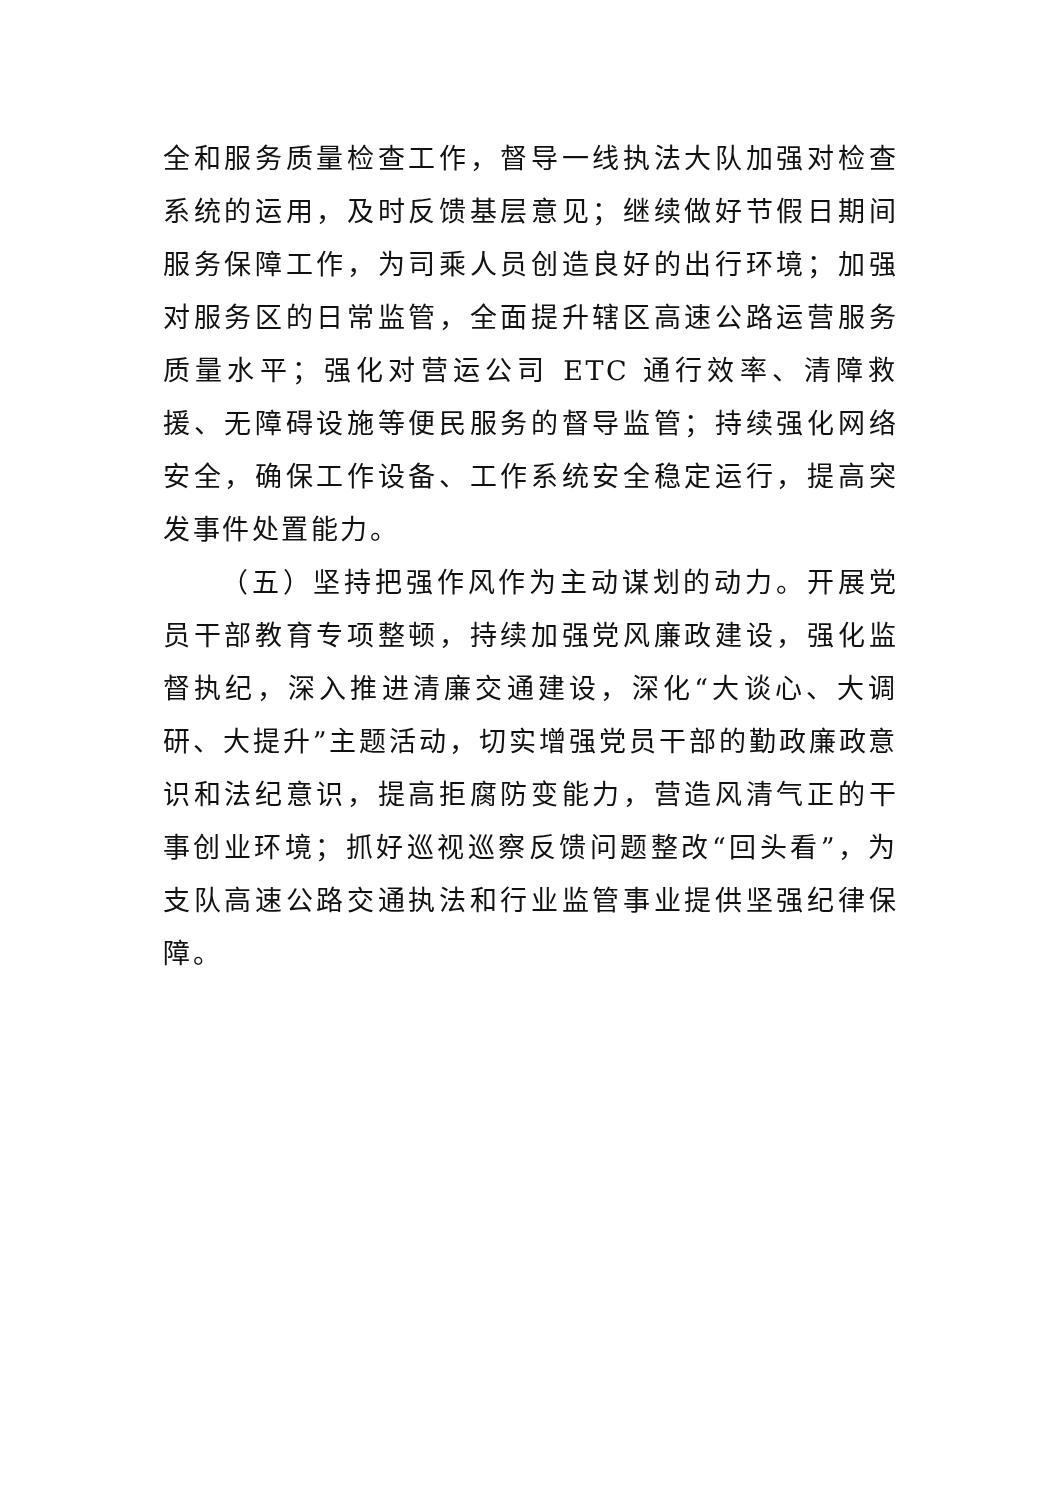全和服务质量检查工作，督导一线执法大队加强对检查系统的运用，及时反馈基层意见；继续做好节假日期间服务保障工作，为司乘人员创造良好的出行环境；加强对服务区的日常监管，全面提升辖区高速公路运营服务质量水平；强化对营运公司 ETC 通行效率、清障救援、无障碍设施等便民服务的督导监管；持续强化网络安全，确保工作设备、工作系统安全稳定运行，提高突发事件处置能力。
（五）坚持把强作风作为主动谋划的动力。开展党员干部教育专项整顿，持续加强党风廉政建设，强化监督执纪，深入推进清廉交通建设，深化“大谈心、大调研、大提升”主题活动，切实增强党员干部的勤政廉政意识和法纪意识，提高拒腐防变能力，营造风清气正的干事创业环境；抓好巡视巡察反馈问题整改“回头看”，为支队高速公路交通执法和行业监管事业提供坚强纪律保障。